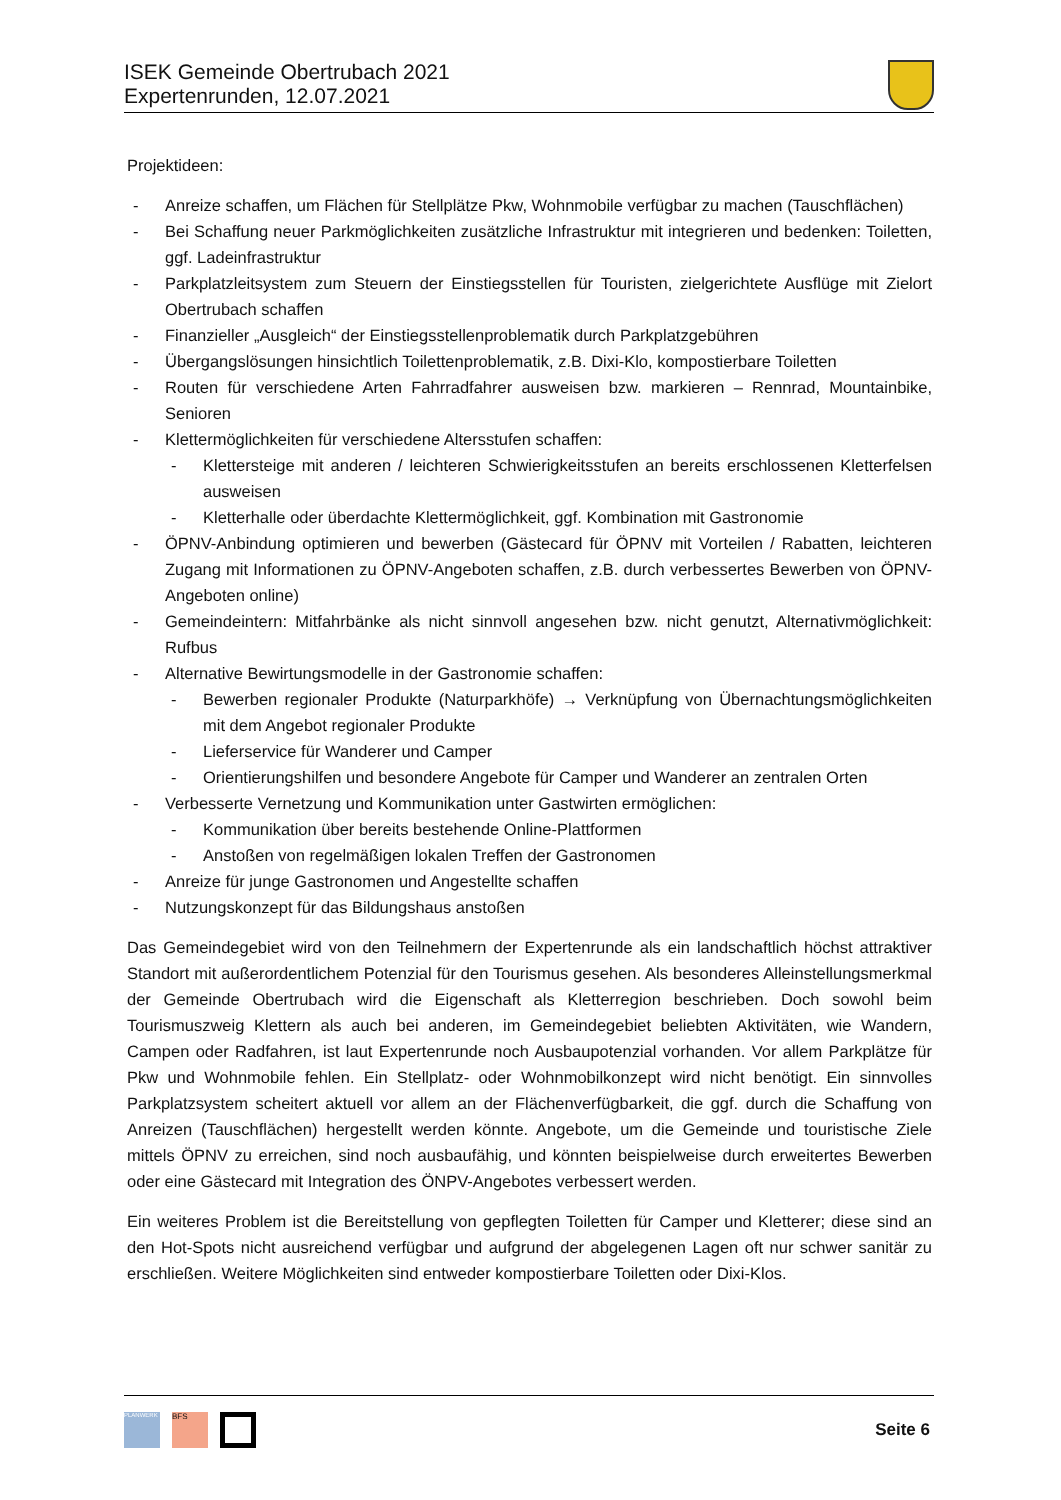ISEK Gemeinde Obertrubach 2021
Expertenrunden, 12.07.2021
Projektideen:
- Anreize schaffen, um Flächen für Stellplätze Pkw, Wohnmobile verfügbar zu machen (Tauschflächen)
- Bei Schaffung neuer Parkmöglichkeiten zusätzliche Infrastruktur mit integrieren und bedenken: Toiletten, ggf. Ladeinfrastruktur
- Parkplatzleitsystem zum Steuern der Einstiegsstellen für Touristen, zielgerichtete Ausflüge mit Zielort Obertrubach schaffen
- Finanzieller „Ausgleich“ der Einstiegsstellenproblematik durch Parkplatzgebühren
- Übergangslösungen hinsichtlich Toilettenproblematik, z.B. Dixi-Klo, kompostierbare Toiletten
- Routen für verschiedene Arten Fahrradfahrer ausweisen bzw. markieren – Rennrad, Mountainbike, Senioren
- Klettermöglichkeiten für verschiedene Altersstufen schaffen:
- Klettersteige mit anderen / leichteren Schwierigkeitsstufen an bereits erschlossenen Kletterfelsen ausweisen
- Kletterhalle oder überdachte Klettermöglichkeit, ggf. Kombination mit Gastronomie
- ÖPNV-Anbindung optimieren und bewerben (Gästecard für ÖPNV mit Vorteilen / Rabatten, leichteren Zugang mit Informationen zu ÖPNV-Angeboten schaffen, z.B. durch verbessertes Bewerben von ÖPNV-Angeboten online)
- Gemeindeintern: Mitfahrbänke als nicht sinnvoll angesehen bzw. nicht genutzt, Alternativmöglichkeit: Rufbus
- Alternative Bewirtungsmodelle in der Gastronomie schaffen:
- Bewerben regionaler Produkte (Naturparkhöfe) → Verknüpfung von Übernachtungsmöglichkeiten mit dem Angebot regionaler Produkte
- Lieferservice für Wanderer und Camper
- Orientierungshilfen und besondere Angebote für Camper und Wanderer an zentralen Orten
- Verbesserte Vernetzung und Kommunikation unter Gastwirten ermöglichen:
- Kommunikation über bereits bestehende Online-Plattformen
- Anstoßen von regelmäßigen lokalen Treffen der Gastronomen
- Anreize für junge Gastronomen und Angestellte schaffen
- Nutzungskonzept für das Bildungshaus anstoßen
Das Gemeindegebiet wird von den Teilnehmern der Expertenrunde als ein landschaftlich höchst attraktiver Standort mit außerordentlichem Potenzial für den Tourismus gesehen. Als besonderes Alleinstellungsmerkmal der Gemeinde Obertrubach wird die Eigenschaft als Kletterregion beschrieben. Doch sowohl beim Tourismuszweig Klettern als auch bei anderen, im Gemeindegebiet beliebten Aktivitäten, wie Wandern, Campen oder Radfahren, ist laut Expertenrunde noch Ausbaupotenzial vorhanden. Vor allem Parkplätze für Pkw und Wohnmobile fehlen. Ein Stellplatz- oder Wohnmobilkonzept wird nicht benötigt. Ein sinnvolles Parkplatzsystem scheitert aktuell vor allem an der Flächenverfügbarkeit, die ggf. durch die Schaffung von Anreizen (Tauschflächen) hergestellt werden könnte. Angebote, um die Gemeinde und touristische Ziele mittels ÖPNV zu erreichen, sind noch ausbaufähig, und könnten beispielweise durch erweitertes Bewerben oder eine Gästecard mit Integration des ÖNPV-Angebotes verbessert werden.
Ein weiteres Problem ist die Bereitstellung von gepflegten Toiletten für Camper und Kletterer; diese sind an den Hot-Spots nicht ausreichend verfügbar und aufgrund der abgelegenen Lagen oft nur schwer sanitär zu erschließen. Weitere Möglichkeiten sind entweder kompostierbare Toiletten oder Dixi-Klos.
PLANWERK
BFS
Seite 6